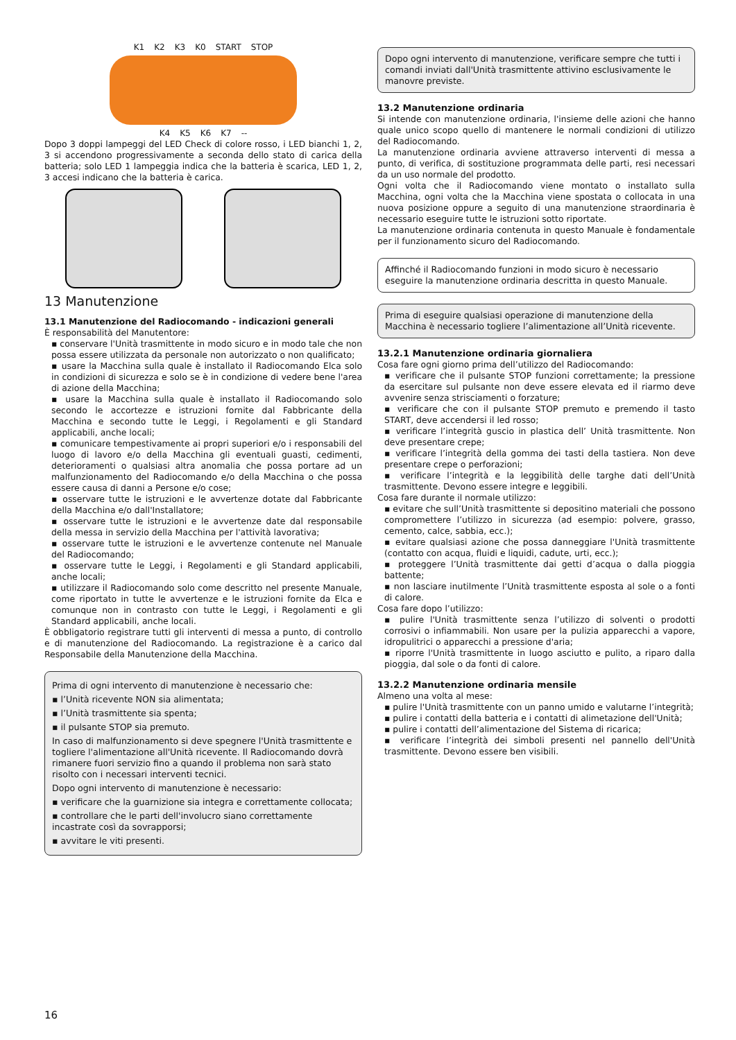K1 K2 K3 K0 START STOP
K4 K5 K6 K7 --
Dopo 3 doppi lampeggi del LED Check di colore rosso, i LED bianchi 1, 2, 3 si accendono progressivamente a seconda dello stato di carica della batteria; solo LED 1 lampeggia indica che la batteria è scarica, LED 1, 2, 3 accesi indicano che la batteria è carica.
13 Manutenzione
13.1 Manutenzione del Radiocomando - indicazioni generali
È responsabilità del Manutentore:
▪ conservare l'Unità trasmittente in modo sicuro e in modo tale che non possa essere utilizzata da personale non autorizzato o non qualificato;
▪ usare la Macchina sulla quale è installato il Radiocomando Elca solo in condizioni di sicurezza e solo se è in condizione di vedere bene l'area di azione della Macchina;
▪ usare la Macchina sulla quale è installato il Radiocomando solo secondo le accortezze e istruzioni fornite dal Fabbricante della Macchina e secondo tutte le Leggi, i Regolamenti e gli Standard applicabili, anche locali;
▪ comunicare tempestivamente ai propri superiori e/o i responsabili del luogo di lavoro e/o della Macchina gli eventuali guasti, cedimenti, deterioramenti o qualsiasi altra anomalia che possa portare ad un malfunzionamento del Radiocomando e/o della Macchina o che possa essere causa di danni a Persone e/o cose;
▪ osservare tutte le istruzioni e le avvertenze dotate dal Fabbricante della Macchina e/o dall'Installatore;
▪ osservare tutte le istruzioni e le avvertenze date dal responsabile della messa in servizio della Macchina per l'attività lavorativa;
▪ osservare tutte le istruzioni e le avvertenze contenute nel Manuale del Radiocomando;
▪ osservare tutte le Leggi, i Regolamenti e gli Standard applicabili, anche locali;
▪ utilizzare il Radiocomando solo come descritto nel presente Manuale, come riportato in tutte le avvertenze e le istruzioni fornite da Elca e comunque non in contrasto con tutte le Leggi, i Regolamenti e gli Standard applicabili, anche locali.
È obbligatorio registrare tutti gli interventi di messa a punto, di controllo e di manutenzione del Radiocomando. La registrazione è a carico dal Responsabile della Manutenzione della Macchina.
Prima di ogni intervento di manutenzione è necessario che:
▪ l’Unità ricevente NON sia alimentata;
▪ l’Unità trasmittente sia spenta;
▪ il pulsante STOP sia premuto.
In caso di malfunzionamento si deve spegnere l'Unità trasmittente e togliere l'alimentazione all'Unità ricevente. Il Radiocomando dovrà rimanere fuori servizio fino a quando il problema non sarà stato risolto con i necessari interventi tecnici.
Dopo ogni intervento di manutenzione è necessario:
▪ verificare che la guarnizione sia integra e correttamente collocata;
▪ controllare che le parti dell'involucro siano correttamente incastrate così da sovrapporsi;
▪ avvitare le viti presenti.
Dopo ogni intervento di manutenzione, verificare sempre che tutti i comandi inviati dall'Unità trasmittente attivino esclusivamente le manovre previste.
13.2 Manutenzione ordinaria
Si intende con manutenzione ordinaria, l'insieme delle azioni che hanno quale unico scopo quello di mantenere le normali condizioni di utilizzo del Radiocomando.
La manutenzione ordinaria avviene attraverso interventi di messa a punto, di verifica, di sostituzione programmata delle parti, resi necessari da un uso normale del prodotto.
Ogni volta che il Radiocomando viene montato o installato sulla Macchina, ogni volta che la Macchina viene spostata o collocata in una nuova posizione oppure a seguito di una manutenzione straordinaria è necessario eseguire tutte le istruzioni sotto riportate.
La manutenzione ordinaria contenuta in questo Manuale è fondamentale per il funzionamento sicuro del Radiocomando.
Affinché il Radiocomando funzioni in modo sicuro è necessario eseguire la manutenzione ordinaria descritta in questo Manuale.
Prima di eseguire qualsiasi operazione di manutenzione della Macchina è necessario togliere l’alimentazione all’Unità ricevente.
13.2.1 Manutenzione ordinaria giornaliera
Cosa fare ogni giorno prima dell’utilizzo del Radiocomando:
▪ verificare che il pulsante STOP funzioni correttamente; la pressione da esercitare sul pulsante non deve essere elevata ed il riarmo deve avvenire senza strisciamenti o forzature;
▪ verificare che con il pulsante STOP premuto e premendo il tasto START, deve accendersi il led rosso;
▪ verificare l’integrità guscio in plastica dell’ Unità trasmittente. Non deve presentare crepe;
▪ verificare l’integrità della gomma dei tasti della tastiera. Non deve presentare crepe o perforazioni;
▪ verificare l’integrità e la leggibilità delle targhe dati dell’Unità trasmittente. Devono essere integre e leggibili.
Cosa fare durante il normale utilizzo:
▪ evitare che sull’Unità trasmittente si depositino materiali che possono compromettere l’utilizzo in sicurezza (ad esempio: polvere, grasso, cemento, calce, sabbia, ecc.);
▪ evitare qualsiasi azione che possa danneggiare l'Unità trasmittente (contatto con acqua, fluidi e liquidi, cadute, urti, ecc.);
▪ proteggere l’Unità trasmittente dai getti d’acqua o dalla pioggia battente;
▪ non lasciare inutilmente l’Unità trasmittente esposta al sole o a fonti di calore.
Cosa fare dopo l’utilizzo:
▪ pulire l'Unità trasmittente senza l’utilizzo di solventi o prodotti corrosivi o infiammabili. Non usare per la pulizia apparecchi a vapore, idropulitrici o apparecchi a pressione d'aria;
▪ riporre l'Unità trasmittente in luogo asciutto e pulito, a riparo dalla pioggia, dal sole o da fonti di calore.
13.2.2 Manutenzione ordinaria mensile
Almeno una volta al mese:
▪ pulire l'Unità trasmittente con un panno umido e valutarne l’integrità;
▪ pulire i contatti della batteria e i contatti di alimetazione dell'Unità;
▪ pulire i contatti dell’alimentazione del Sistema di ricarica;
▪ verificare l’integrità dei simboli presenti nel pannello dell'Unità trasmittente. Devono essere ben visibili.
16